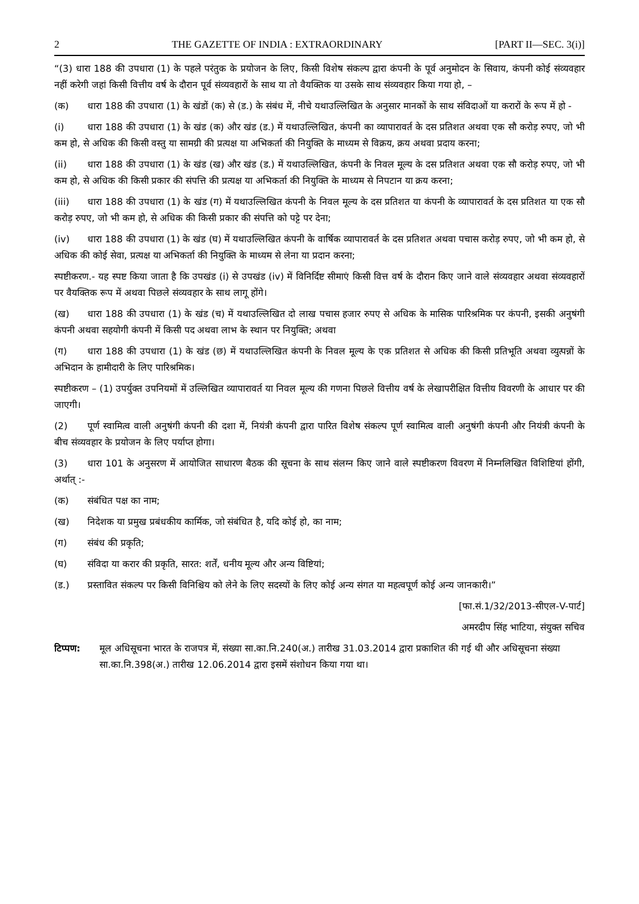2 THE GAZETTE OF INDIA : EXTRAORDINARY [PART II—SEC. 3(i)]
“(3) धारा 188 की उपधारा (1) के पहले परंतुक के प्रयोजन के लिए, किसी विशेष संकल्प द्वारा कंपनी के पूर्व अनुमोदन के सिवाय, कंपनी कोई संव्यवहार नहीं करेगी जहां किसी वित्तीय वर्ष के दौरान पूर्व संव्यवहारों के साथ या तो वैयक्तिक या उसके साथ संव्यवहार किया गया हो, –
(क) धारा 188 की उपधारा (1) के खंडों (क) से (ड.) के संबंध में, नीचे यथाउल्लिखित के अनुसार मानकों के साथ संविदाओं या करारों के रूप में हो -
(i) धारा 188 की उपधारा (1) के खंड (क) और खंड (ड.) में यथाउल्लिखित, कंपनी का व्यापारावर्त के दस प्रतिशत अथवा एक सौ करोड़ रुपए, जो भी कम हो, से अधिक की किसी वस्तु या सामग्री की प्रत्यक्ष या अभिकर्ता की नियुक्ति के माध्यम से विक्रय, क्रय अथवा प्रदाय करना;
(ii) धारा 188 की उपधारा (1) के खंड (ख) और खंड (ड.) में यथाउल्लिखित, कंपनी के निवल मूल्य के दस प्रतिशत अथवा एक सौ करोड़ रुपए, जो भी कम हो, से अधिक की किसी प्रकार की संपत्ति की प्रत्यक्ष या अभिकर्ता की नियुक्ति के माध्यम से निपटान या क्रय करना;
(iii) धारा 188 की उपधारा (1) के खंड (ग) में यथाउल्लिखित कंपनी के निवल मूल्य के दस प्रतिशत या कंपनी के व्यापारावर्त के दस प्रतिशत या एक सौ करोड़ रुपए, जो भी कम हो, से अधिक की किसी प्रकार की संपत्ति को पट्टे पर देना;
(iv) धारा 188 की उपधारा (1) के खंड (घ) में यथाउल्लिखित कंपनी के वार्षिक व्यापारावर्त के दस प्रतिशत अथवा पचास करोड़ रुपए, जो भी कम हो, से अधिक की कोई सेवा, प्रत्यक्ष या अभिकर्ता की नियुक्ति के माध्यम से लेना या प्रदान करना;
स्पष्टीकरण.- यह स्पष्ट किया जाता है कि उपखंड (i) से उपखंड (iv) में विनिर्दिष्ट सीमाएं किसी वित्त वर्ष के दौरान किए जाने वाले संव्यवहार अथवा संव्यवहारों पर वैयक्तिक रूप में अथवा पिछले संव्यवहार के साथ लागू होंगे।
(ख) धारा 188 की उपधारा (1) के खंड (च) में यथाउल्लिखित दो लाख पचास हजार रुपए से अधिक के मासिक पारिश्रमिक पर कंपनी, इसकी अनुषंगी कंपनी अथवा सहयोगी कंपनी में किसी पद अथवा लाभ के स्थान पर नियुक्ति; अथवा
(ग) धारा 188 की उपधारा (1) के खंड (छ) में यथाउल्लिखित कंपनी के निवल मूल्य के एक प्रतिशत से अधिक की किसी प्रतिभूति अथवा व्युत्पन्नों के अभिदान के हामीदारी के लिए पारिश्रमिक।
स्पष्टीकरण – (1) उपर्युक्त उपनियमों में उल्लिखित व्यापारावर्त या निवल मूल्य की गणना पिछले वित्तीय वर्ष के लेखापरीक्षित वित्तीय विवरणी के आधार पर की जाएगी।
(2) पूर्ण स्वामित्व वाली अनुषंगी कंपनी की दशा में, नियंत्री कंपनी द्वारा पारित विशेष संकल्प पूर्ण स्वामित्व वाली अनुषंगी कंपनी और नियंत्री कंपनी के बीच संव्यवहार के प्रयोजन के लिए पर्याप्त होगा।
(3) धारा 101 के अनुसरण में आयोजित साधारण बैठक की सूचना के साथ संलग्न किए जाने वाले स्पष्टीकरण विवरण में निम्नलिखित विशिष्टियां होंगी, अर्थात् :-
(क) संबंधित पक्ष का नाम;
(ख) निदेशक या प्रमुख प्रबंधकीय कार्मिक, जो संबंधित है, यदि कोई हो, का नाम;
(ग) संबंध की प्रकृति;
(घ) संविदा या करार की प्रकृति, सारत: शर्तें, धनीय मूल्य और अन्य विष्टियां;
(ड.) प्रस्तावित संकल्प पर किसी विनिश्चिय को लेने के लिए सदस्यों के लिए कोई अन्य संगत या महत्वपूर्ण कोई अन्य जानकारी।”
[फा.सं.1/32/2013-सीएल-V-पार्ट]
अमरदीप सिंह भाटिया, संयुक्त सचिव
टिप्पण: मूल अधिसूचना भारत के राजपत्र में, संख्या सा.का.नि.240(अ.) तारीख 31.03.2014 द्वारा प्रकाशित की गई थी और अधिसूचना संख्या सा.का.नि.398(अ.) तारीख 12.06.2014 द्वारा इसमें संशोधन किया गया था।